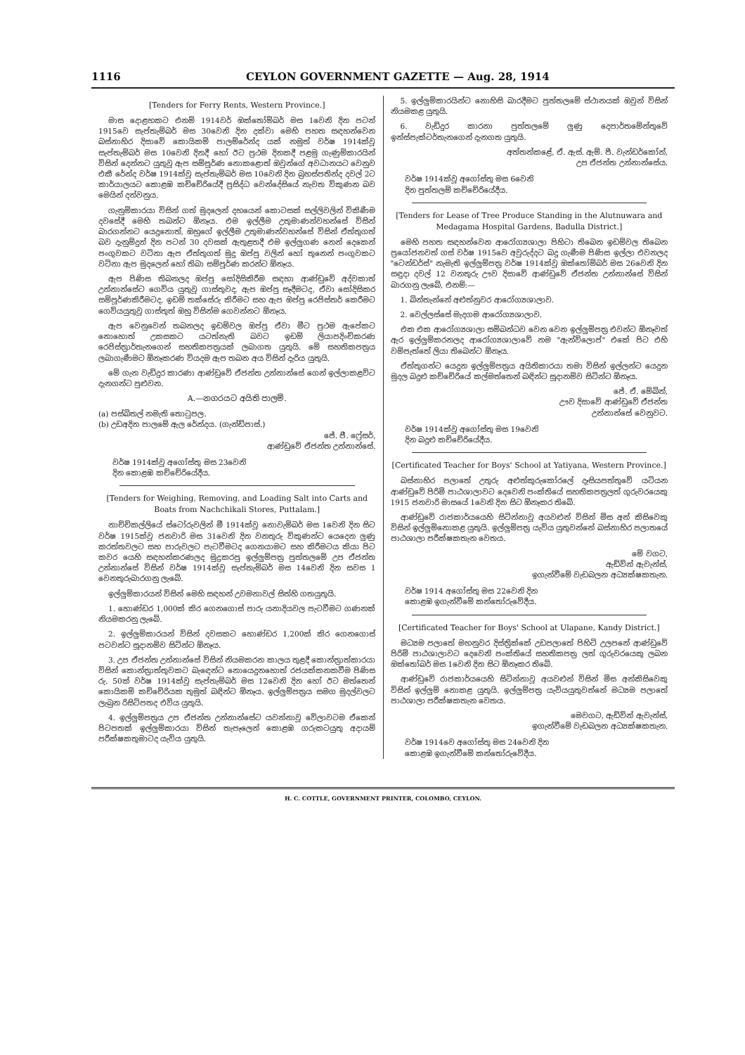1116 CEYLON GOVERNMENT GAZETTE — Aug. 28, 1914
[Tenders for Ferry Rents, Western Province.]
මාස දොළහකට එනම් 1914වර් ඔක්තෝම්බර් මස 1වෙනි දින පටන් 1915වෙ සැප්තැම්බර් මස 30වෙනි දින දක්වා මෙහි පහත සඳහන්වෙන බස්නාහිර දිසාවේ කොයිකම් පාලම්රේන්ද යක් නමුත් වර්ෂ 1914ක්වූ සැප්තැම්බර් මස 10වෙනි දිනදී හෝ ඊට ප්‍රථම දිනකදී පළමු ගැණුම්කාරයින් විසින් දෙන්නට යුතුවූ ඇප සම්පූර්ණ නොකළොත් ඔවුන්ගේ අවධානයට වෙනුව එකී රේන්ද වර්ෂ 1914ක්වූ සැප්තැම්බර් මස 10වෙනි දින බ්‍රහස්පතින්ද දවල් 2ට කාර්යාලයට කොළඹ කච්චේරියේදී ප්‍රසිද්ධ වෙන්දේසියේ නැවත විකුණන බව මෙයින් දන්වනුය.
ගැනුම්කාරයා විසින් ගත් මුදලෙන් දහයෙන් කොටසක් සල්ලිවලින් විකිණීම දවසේදී මෙහි තබන්ට ඕනෑය. එම ඉල්ලීම උතුමාණන්වහන්සේ විසින් බාරගන්නට යෙදුනොත්, ඔහුගේ ඉල්ලීම උතුමාණන්වහන්සේ විසින් ඒත්තුගත් බව දැනුම්දුන් දින පටන් 30 දවසක් ඇතුළතදී එම ඉල්ලුගණ නෙන් දෙකෙන් පංගුවකට වටිනා ඇප ඒත්තුගත් මුදු ඔප්පු වලින් හෝ තුනෙන් පංගුවකට වටිනා ඇප මුදලෙන් හෝ තිබා සම්පූර්ණ කරන්ට ඕනෑය.
ඇප පිණිස තිබනලද ඔප්පු සෝදිසිකිරීම සඳහා ආණ්ඩුවේ අද්වකාත් උන්නාන්සේට ගෙවිය යුතුවූ ගාස්තුවද, ඇප ඔප්පු සෑදීමටද, ඒවා සෝදිසිකර සම්පූර්ණකිරීමටද, ඉඩම් තක්සේරු කිරීමට සහ ඇප ඔප්පු රෙජිස්තර් කෙරීමට ගෙවියයුතුවූ ගාස්තුත් ඔහු විසින්ම ගෙවන්නට ඕනෑය.
ඇප වෙනුවෙන් තබනලද ඉඩම්වල ඔප්පු ඒවා මීට ප්‍රථම ඇපේකට නොහොත් උකසකට යටත්නැති බවට ඉඩම් ලියාපදිංචිකරණ රෙජිස්ත්‍රාර්තැනගෙන් සහතිකපත්‍රයක් ලබාගත යුතුයි. මේ සහතිකපත්‍රය ලබාගැණීමට ඕනෑකරණ වියදම ඇප තබන අය විසින් දැරිය යුතුයි.
මේ ගැන වැඩිදුර කාරණා ආණ්ඩුවේ ඒජන්ත උන්නාන්සේ ගෙන් ඉල්ලාකළවිට දැනගන්ට පුළුවන.
A.—නගරයට අයිති පාලම්.
(a) පස්බිතල් නමැති තොටුපල.
(b) උඩඅදින පාලමේ ඇල රේන්දය. (ගැන්ඩිපාස්.)
ජේ. ජී. ෆ්‍රේසර්,
ආණ්ඩුවේ ඒජන්ත උන්නාන්සේ.
වර්ෂ 1914ක්වූ අගෝස්තු මස 23වෙනි
දින කොළඹ කච්චේරියේදීය.
[Tenders for Weighing, Removing, and Loading Salt into Carts and Boats from Nachchikali Stores, Puttalam.]
නාච්චිකල්ලියේ ස්ටෝරුවලින් මී 1914ක්වූ නොවැම්බර් මස 1වෙනි දින සිට වර්ෂ 1915ක්වූ ජනවාරි මස 31වෙනි දින වනතුරු විකුණන්ට යෙදෙන ලුණු කරත්තවලට සහ පාරුවලට පැටවීමටද ගෙනයාමට සහ කිරීමටය කියා පිට කවර යෙහි සඳහන්කරණලද මුද්‍රකරපු ඉල්ලුම්පත්‍ර පුත්තලමේ උප ඒජන්ත උන්නාන්සේ විසින් වර්ෂ 1914ක්වූ සැප්තැම්බර් මස 14වෙනි දින සවස 1 වෙනතුරුබාරගනු ලැබේ.
ඉල්ලුම්කාරයන් විසින් මෙහි සඳහන් උවමනාවල් සිත්හි ගතයුතුයි.
1. හොණ්ඩර 1,000ක් කිර ගෙනගොස් පාරු යනාදියවල පැටවීමට ගණනක් නියමකරනු ලැබේ.
2. ඉල්ලුම්කාරයන් විසින් දවසකට හොණ්ඩර 1,200ක් කිර ගෙනගොස් පටවන්ට සූදානම්ව සිටින්ට ඕනෑය.
3. උප ඒජන්ත උන්නාන්සේ විසින් නියමකරන කාලය තුළදී කොන්ත්‍රාත්කාරයා විසින් කොන්ත්‍රාත්තුවකට බැඳෙන්ට නොයෙදුනහොත් රජයක්කනකවීම පිණිස රු. 50ක් වර්ෂ 1914ක්වූ සැප්තැම්බර් මස 12වෙනි දින හෝ ඊට මත්තෙන් කොයිකම් කච්චේරියක තුමුත් බඳින්ට ඕනෑය. ඉල්ලුම්පත්‍රය සමග මුදල්වලට ලැබුන රිසිට්පතද එවිය යුතුයි.
4. ඉල්ලුම්පත්‍රය උප ඒජන්ත උන්නාන්සේට යවන්නාවූ වේලාවටම ඒකෙන් පිටපතක් ඉල්ලුම්කාරයා විසින් තැපෑලෙන් කොළඹ ගරුකටයුතු අදායම් පරීක්ෂකතුමාටද යැවිය යුතුයි.
5. ඉල්ලුම්කාරයින්ට නොහිසි බාරදීමට පුත්තලමේ ස්ථානයක් ඔවුන් විසින් නියමකළ යුතුයි.
6. වැඩිදුර කාරනා පුත්තලමේ ලුණු දෙපාර්තමේන්තුවේ ඉන්ස්පැක්ටර්තැනගෙන් දැනගත යුතුයි.
අත්තන්කළේ, ඒ. ඇස්. ඇම්. පී. වැන්ඩර්කෝන්,
උප ඒජන්ත උන්නාන්සේය.
වර්ෂ 1914ක්වූ අගෝස්තු මස 6වෙනි
දින පුත්තලම් කච්චේරියේදීය.
[Tenders for Lease of Tree Produce Standing in the Alutnuwara and Medagama Hospital Gardens, Badulla District.]
මෙහි පහත සඳහන්වෙන ආරෝග්‍යශාලා පිහිටා තිබෙන ඉඩම්වල තිබෙන ප්‍රයෝජනවත් ගස් වර්ෂ 1915වෙ අවුරුද්දට බදු ගැණීම පිණිස ඉල්ලා එවනලද "ටෙන්ඩර්ස්" නැමැති ඉල්ලුම්පත්‍ර වර්ෂ 1914ක්වූ ඔක්තෝම්බර් මස 26වෙනි දින සඳුදා දවල් 12 වනතුරු ඌව දිසාවේ ආණ්ඩුවේ ඒජන්ත උන්නාන්සේ විසින් බාරගනු ලැබේ, එනම්:—
1. බින්තැන්නේ අළුත්නුවර ආරෝග්‍යශාලාව.
2. වෙල්ලස්සේ මැදගම ආරෝග්‍යශාලාව.
එක එක ආරෝග්‍යශාලා සම්බන්ධව වෙන වෙන ඉල්ලුම්පත්‍ර එවන්ට ඕනෑවත් ඇර ඉල්ලුම්කරනලද ආරෝග්‍යශාලාවේ නම "ඇන්විලොප්" එකේ පිට එහි වම්පැත්තේ ලියා තිබෙන්ට ඕනෑය.
ඒත්තුගන්ට යෙදුන ඉල්ලුම්පත්‍රය අයිතිකාරයා තමා විසින් ඉල්ලන්ට යෙදුන මුදල බදුළු කච්චේරියේ කල්මත්තෙන් බඳින්ට සූදානම්ව සිටින්ට ඕනෑය.
ජේ. ඒ. මේබින්,
ඌව දිසාවේ ආණ්ඩුවේ ඒජන්ත
උන්නාන්සේ වෙනුවට.
වර්ෂ 1914ක්වූ අගෝස්තු මස 19වෙනි
දින බදුළු කච්චේරියේදීය.
[Certificated Teacher for Boys' School at Yatiyana, Western Province.]
බස්නාහිර පලාතේ උතුරු අළුත්කුරුකෝරලේ දෑසියපත්තුවේ යටියන ආණ්ඩුවේ පිරිමි පාඨශාලාවට දෙවෙනි පංක්තියේ සහතිකපත්‍රලත් ගුරුවරයෙකු 1915 ජනවාරි මාසයේ 1වෙනි දින සිට ඕනෑකර තිබේ.
ආණ්ඩුවේ රාජකාර්යයෙහි සිටින්නාවූ අයවළුන් විසින් මිස අන් කිසිවෙකු විසින් ඉල්ලුම්නොකළ යුතුයි. ඉල්ලුම්පත්‍ර යැවිය යුතුවන්නේ බස්නාහිර පලාතයේ පාඨශාලා පරීක්ෂකතැන වෙතය.
මේ වගට,
ඇඩ්වින් ඇවැන්ස්,
ඉගැන්වීමේ වැඩබලන අධ්‍යක්ෂකතැන.
වර්ෂ 1914 අගෝස්තු මස 22වෙනි දින
කොළඹ ඉගැන්වීමේ කන්තෝරුවේදීය.
[Certificated Teacher for Boys' School at Ulapane, Kandy District.]
මධ්‍යම පලාතේ මහනුවර දිස්ත්‍රික්කේ උඩපලාතේ පිහිටි උලපනේ ආණ්ඩුවේ පිරිමි පාඨශාලාවට දෙවෙනි පංක්තියේ සහතිකපත්‍ර ලත් ගුරුවරයෙකු ලබන ඔක්තෝබර් මස 1වෙනි දින සිට ඕනෑකර තිබේ.
ආණ්ඩුවේ රාජකාර්යයෙහි සිටින්නාවූ අයවළුන් විසින් මිස අන්කිසිවෙකු විසින් ඉල්ලුම් නොකළ යුතුයි. ඉල්ලුම්පත්‍ර යැවියයුතුවන්නේ මධ්‍යම පලාතේ පාඨශාලා පරීක්ෂකතැන වෙතය.
මෙවගට, ඇඩ්වින් ඇවැන්ස්,
ඉගැන්වීමේ වැඩබලන අධ්‍යක්ෂකතැන.
වර්ෂ 1914වෙ අගෝස්තු මස 24වෙනි දින
කොළඹ ඉගැන්වීමේ කන්තෝරුවේදීය.
H. C. COTTLE, GOVERNMENT PRINTER, COLOMBO, CEYLON.